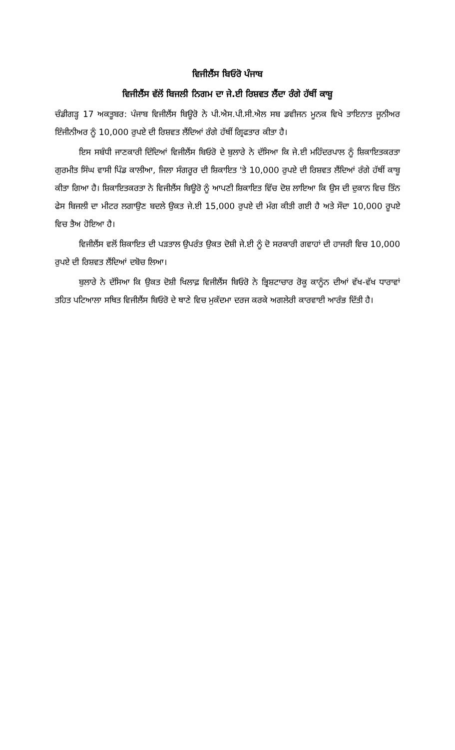ਵਿਜੀਲੈਂਸ ਬਿਓਰੋ ਪੰਜਾਬ
ਵਿਜੀਲੈਂਸ ਵੱਲੋਂ ਬਿਜਲੀ ਨਿਗਮ ਦਾ ਜੇ.ਈ ਰਿਸ਼ਵਤ ਲੈਂਦਾ ਰੰਗੇ ਹੱਥੀਂ ਕਾਬੂ
ਚੰਡੀਗੜ੍ਹ 17 ਅਕਤੂਬਰ: ਪੰਜਾਬ ਵਿਜੀਲੈਂਸ ਬਿਊਰੋ ਨੇ ਪੀ.ਐਸ.ਪੀ.ਸੀ.ਐਲ ਸਬ ਡਵੀਜਨ ਮੂਨਕ ਵਿਖੇ ਤਾਇਨਾਤ ਜੂਨੀਅਰ ਇੰਜੀਨੀਅਰ ਨੂੰ 10,000 ਰੁਪਏ ਦੀ ਰਿਸ਼ਵਤ ਲੈਂਦਿਆਂ ਰੰਗੇ ਹੱਥੀਂ ਗ੍ਰਿਫਤਾਰ ਕੀਤਾ ਹੈ।
ਇਸ ਸਬੰਧੀ ਜਾਣਕਾਰੀ ਦਿੰਦਿਆਂ ਵਿਜੀਲੈਂਸ ਬਿਓਰੋ ਦੇ ਬੁਲਾਰੇ ਨੇ ਦੱਸਿਆ ਕਿ ਜੇ.ਈ ਮਹਿੰਦਰਪਾਲ ਨੂੰ ਸ਼ਿਕਾਇਤਕਰਤਾ ਗੁਰਮੀਤ ਸਿੰਘ ਵਾਸੀ ਪਿੰਡ ਕਾਲੀਆ, ਜਿਲਾ ਸੰਗਰੂਰ ਦੀ ਸ਼ਿਕਾਇਤ 'ਤੇ 10,000 ਰੁਪਏ ਦੀ ਰਿਸ਼ਵਤ ਲੈਂਦਿਆਂ ਰੰਗੇ ਹੱਥੀਂ ਕਾਬੂ ਕੀਤਾ ਗਿਆ ਹੈ। ਸ਼ਿਕਾਇਤਕਰਤਾ ਨੇ ਵਿਜੀਲੈਂਸ ਬਿਊਰੋ ਨੂੰ ਆਪਣੀ ਸ਼ਿਕਾਇਤ ਵਿੱਚ ਦੋਸ਼ ਲਾਇਆ ਕਿ ਉਸ ਦੀ ਦੁਕਾਨ ਵਿਚ ਤਿੰਨ ਫੇਸ ਬਿਜਲੀ ਦਾ ਮੀਟਰ ਲਗਾਉਣ ਬਦਲੇ ਉਕਤ ਜੇ.ਈ 15,000 ਰੁਪਏ ਦੀ ਮੰਗ ਕੀਤੀ ਗਈ ਹੈ ਅਤੇ ਸੌਦਾ 10,000 ਰੂਪਏ ਵਿਚ ਤੈਅ ਹੋਇਆ ਹੈ।
ਵਿਜੀਲੈਂਸ ਵਲੋਂ ਸ਼ਿਕਾਇਤ ਦੀ ਪੜਤਾਲ ਉਪਰੰਤ ਉਕਤ ਦੋਸ਼ੀ ਜੇ.ਈ ਨੂੰ ਦੋ ਸਰਕਾਰੀ ਗਵਾਹਾਂ ਦੀ ਹਾਜਰੀ ਵਿਚ 10,000 ਰੁਪਏ ਦੀ ਰਿਸ਼ਵਤ ਲੈਂਦਿਆਂ ਦਬੋਚ ਲਿਆ।
ਬੁਲਾਰੇ ਨੇ ਦੱਸਿਆ ਕਿ ਉਕਤ ਦੋਸ਼ੀ ਖਿਲਾਫ਼ ਵਿਜੀਲੈਂਸ ਬਿਓਰੋ ਨੇ ਭ੍ਰਿਸ਼ਟਾਚਾਰ ਰੋਕੂ ਕਾਨੂੰਨ ਦੀਆਂ ਵੱਖ-ਵੱਖ ਧਾਰਾਵਾਂ ਤਹਿਤ ਪਟਿਆਲਾ ਸਥਿਤ ਵਿਜੀਲੈਂਸ ਬਿਓਰੋ ਦੇ ਥਾਣੇ ਵਿਚ ਮੁਕੱਦਮਾ ਦਰਜ ਕਰਕੇ ਅਗਲੇਰੀ ਕਾਰਵਾਈ ਆਰੰਭ ਦਿੱਤੀ ਹੈ।